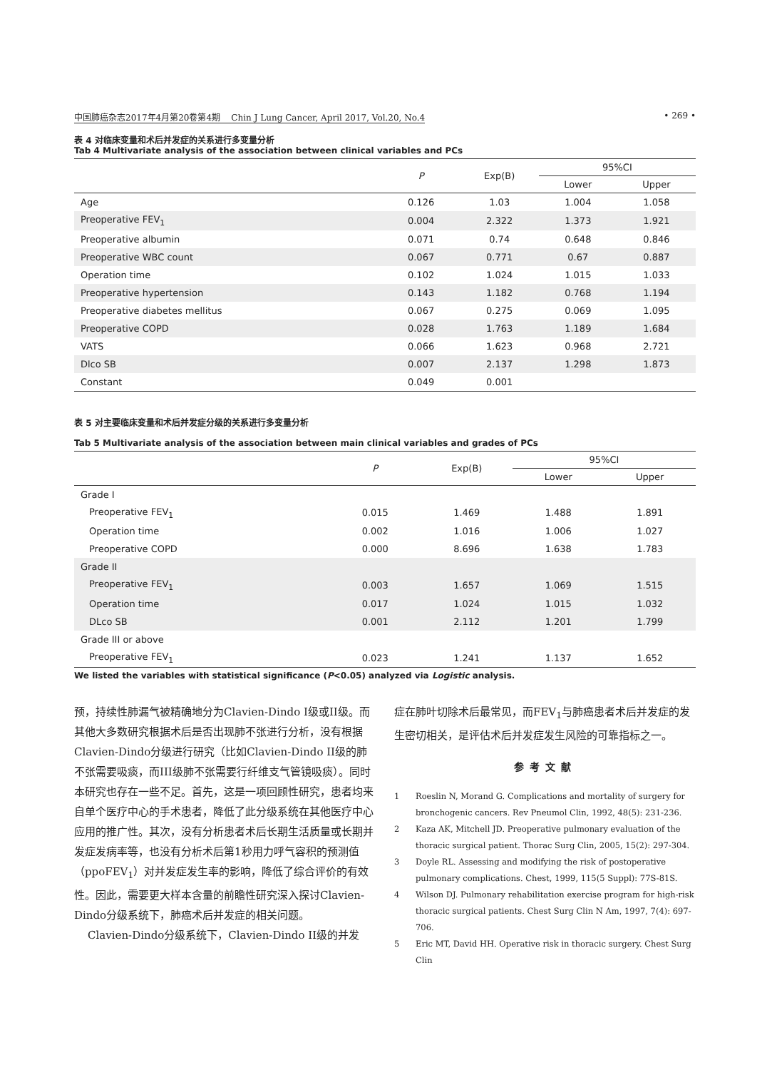中国肺癌杂志2017年4月第20卷第4期 Chin J Lung Cancer, April 2017, Vol.20, No.4 • 269 •
表 4 对临床变量和术后并发症的关系进行多变量分析
Tab 4 Multivariate analysis of the association between clinical variables and PCs
| | P | Exp(B) | 95%CI | |
| --- | --- | --- | --- | --- |
| | | | Lower | Upper |
| Age | 0.126 | 1.03 | 1.004 | 1.058 |
| Preoperative FEV<sub>1</sub> | 0.004 | 2.322 | 1.373 | 1.921 |
| Preoperative albumin | 0.071 | 0.74 | 0.648 | 0.846 |
| Preoperative WBC count | 0.067 | 0.771 | 0.67 | 0.887 |
| Operation time | 0.102 | 1.024 | 1.015 | 1.033 |
| Preoperative hypertension | 0.143 | 1.182 | 0.768 | 1.194 |
| Preoperative diabetes mellitus | 0.067 | 0.275 | 0.069 | 1.095 |
| Preoperative COPD | 0.028 | 1.763 | 1.189 | 1.684 |
| VATS | 0.066 | 1.623 | 0.968 | 2.721 |
| Dlco SB | 0.007 | 2.137 | 1.298 | 1.873 |
| Constant | 0.049 | 0.001 | | |
表 5 对主要临床变量和术后并发症分级的关系进行多变量分析
Tab 5 Multivariate analysis of the association between main clinical variables and grades of PCs
| | P | Exp(B) | 95%CI | |
| --- | --- | --- | --- | --- |
| | | | Lower | Upper |
| Grade I | | | | |
| Preoperative FEV<sub>1</sub> | 0.015 | 1.469 | 1.488 | 1.891 |
| Operation time | 0.002 | 1.016 | 1.006 | 1.027 |
| Preoperative COPD | 0.000 | 8.696 | 1.638 | 1.783 |
| Grade II | | | | |
| Preoperative FEV<sub>1</sub> | 0.003 | 1.657 | 1.069 | 1.515 |
| Operation time | 0.017 | 1.024 | 1.015 | 1.032 |
| DLco SB | 0.001 | 2.112 | 1.201 | 1.799 |
| Grade III or above | | | | |
| Preoperative FEV<sub>1</sub> | 0.023 | 1.241 | 1.137 | 1.652 |
We listed the variables with statistical significance (P<0.05) analyzed via Logistic analysis.
预，持续性肺漏气被精确地分为Clavien-Dindo I级或II级。而其他大多数研究根据术后是否出现肺不张进行分析，没有根据Clavien-Dindo分级进行研究（比如Clavien-Dindo II级的肺不张需要吸痰，而III级肺不张需要行纤维支气管镜吸痰）。同时本研究也存在一些不足。首先，这是一项回顾性研究，患者均来自单个医疗中心的手术患者，降低了此分级系统在其他医疗中心应用的推广性。其次，没有分析患者术后长期生活质量或长期并发症发病率等，也没有分析术后第1秒用力呼气容积的预测值（ppoFEV<sub>1</sub>）对并发症发生率的影响，降低了综合评价的有效性。因此，需要更大样本含量的前瞻性研究深入探讨Clavien-Dindo分级系统下，肺癌术后并发症的相关问题。
Clavien-Dindo分级系统下，Clavien-Dindo II级的并发
症在肺叶切除术后最常见，而FEV<sub>1</sub>与肺癌患者术后并发症的发生密切相关，是评估术后并发症发生风险的可靠指标之一。
参考文献
1 Roeslin N, Morand G. Complications and mortality of surgery for bronchogenic cancers. Rev Pneumol Clin, 1992, 48(5): 231-236.
2 Kaza AK, Mitchell JD. Preoperative pulmonary evaluation of the thoracic surgical patient. Thorac Surg Clin, 2005, 15(2): 297-304.
3 Doyle RL. Assessing and modifying the risk of postoperative pulmonary complications. Chest, 1999, 115(5 Suppl): 77S-81S.
4 Wilson DJ. Pulmonary rehabilitation exercise program for high-risk thoracic surgical patients. Chest Surg Clin N Am, 1997, 7(4): 697-706.
5 Eric MT, David HH. Operative risk in thoracic surgery. Chest Surg Clin